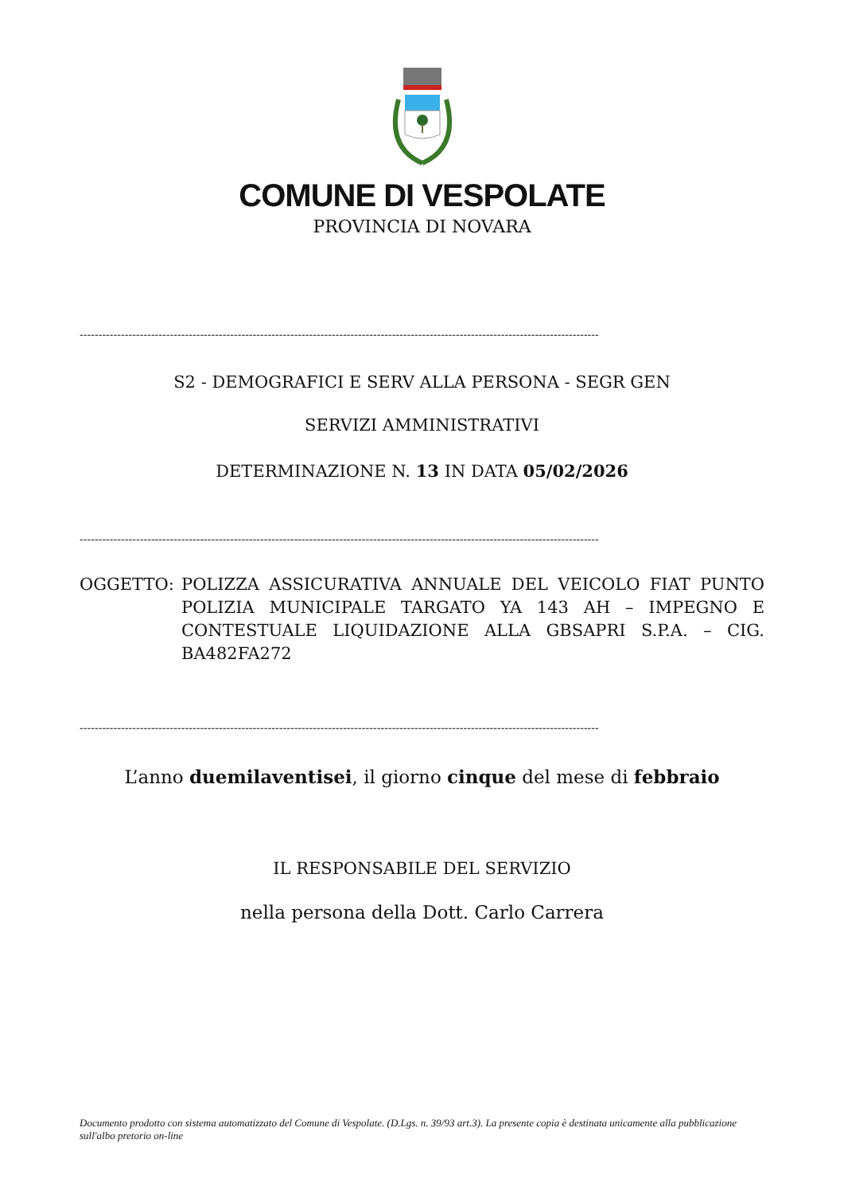COMUNE DI VESPOLATE
PROVINCIA DI NOVARA
------------------------------------------------------------------------------------------------------------------------------------------
S2 - DEMOGRAFICI E SERV ALLA PERSONA - SEGR GEN
SERVIZI AMMINISTRATIVI
DETERMINAZIONE N. 13 IN DATA 05/02/2026
------------------------------------------------------------------------------------------------------------------------------------------
OGGETTO: POLIZZA ASSICURATIVA ANNUALE DEL VEICOLO FIAT PUNTO POLIZIA MUNICIPALE TARGATO YA 143 AH – IMPEGNO E CONTESTUALE LIQUIDAZIONE ALLA GBSAPRI S.P.A. – CIG. BA482FA272
------------------------------------------------------------------------------------------------------------------------------------------
L’anno duemilaventisei, il giorno cinque del mese di febbraio
IL RESPONSABILE DEL SERVIZIO
nella persona della Dott. Carlo Carrera
Documento prodotto con sistema automatizzato del Comune di Vespolate. (D.Lgs. n. 39/93 art.3). La presente copia è destinata unicamente alla pubblicazione sull'albo pretorio on-line